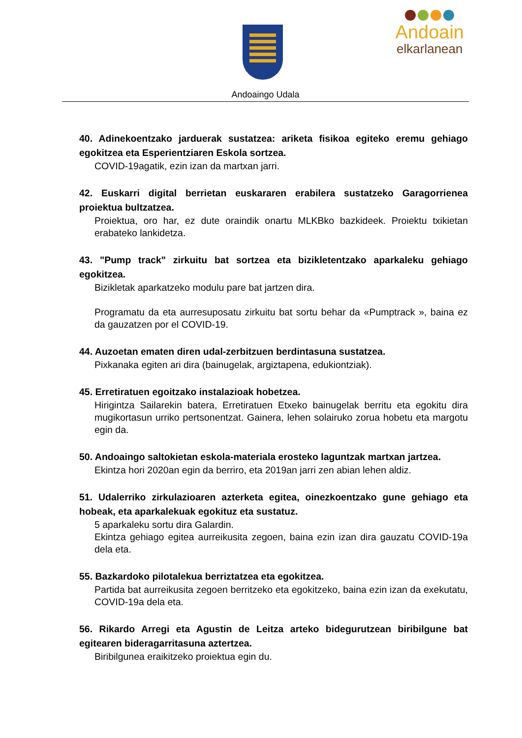Andoain
elkarlanean
Andoaingo Udala
40. Adinekoentzako jarduerak sustatzea: ariketa fisikoa egiteko eremu gehiago egokitzea eta Esperientziaren Eskola sortzea.
COVID-19agatik, ezin izan da martxan jarri.
42. Euskarri digital berrietan euskararen erabilera sustatzeko Garagorrienea proiektua bultzatzea.
Proiektua, oro har, ez dute oraindik onartu MLKBko bazkideek. Proiektu txikietan erabateko lankidetza.
43. "Pump track" zirkuitu bat sortzea eta bizikletentzako aparkaleku gehiago egokitzea.
Bizikletak aparkatzeko modulu pare bat jartzen dira.
Programatu da eta aurresuposatu zirkuitu bat sortu behar da «Pumptrack », baina ez da gauzatzen por el COVID-19.
44. Auzoetan ematen diren udal-zerbitzuen berdintasuna sustatzea.
Pixkanaka egiten ari dira (bainugelak, argiztapena, edukiontziak).
45. Erretiratuen egoitzako instalazioak hobetzea.
Hirigintza Sailarekin batera, Erretiratuen Etxeko bainugelak berritu eta egokitu dira mugikortasun urriko pertsonentzat. Gainera, lehen solairuko zorua hobetu eta margotu egin da.
50. Andoaingo saltokietan eskola-materiala erosteko laguntzak martxan jartzea.
Ekintza hori 2020an egin da berriro, eta 2019an jarri zen abian lehen aldiz.
51. Udalerriko zirkulazioaren azterketa egitea, oinezkoentzako gune gehiago eta hobeak, eta aparkalekuak egokituz eta sustatuz.
5 aparkaleku sortu dira Galardin.
Ekintza gehiago egitea aurreikusita zegoen, baina ezin izan dira gauzatu COVID-19a dela eta.
55. Bazkardoko pilotalekua berriztatzea eta egokitzea.
Partida bat aurreikusita zegoen berritzeko eta egokitzeko, baina ezin izan da exekutatu, COVID-19a dela eta.
56. Rikardo Arregi eta Agustin de Leitza arteko bidegurutzean biribilgune bat egitearen bideragarritasuna aztertzea.
Biribilgunea eraikitzeko proiektua egin du.